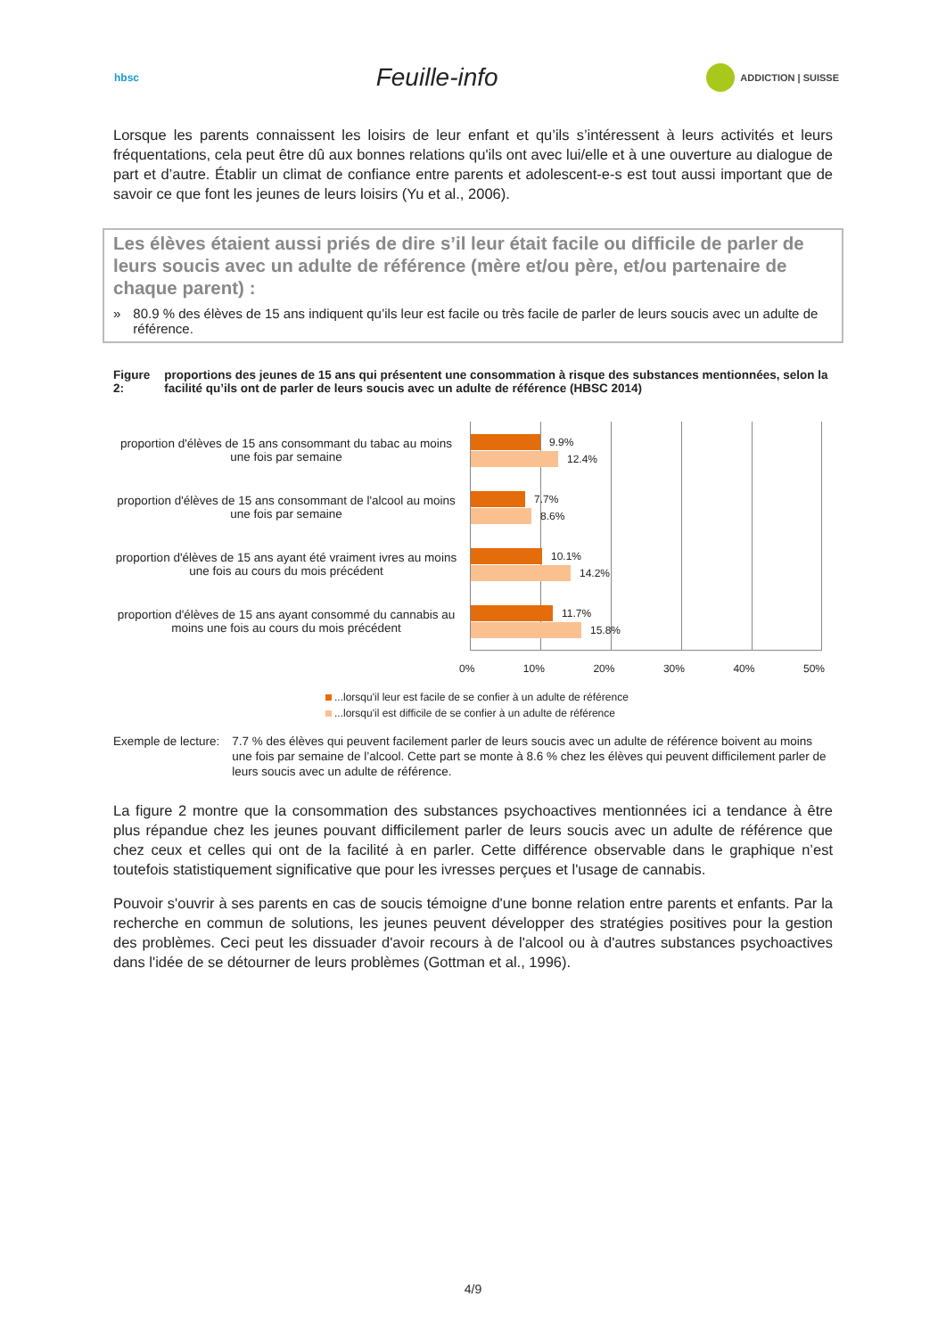hbsc
Feuille-info
ADDICTION | SUISSE
Lorsque les parents connaissent les loisirs de leur enfant et qu’ils s’intéressent à leurs activités et leurs fréquentations, cela peut être dû aux bonnes relations qu'ils ont avec lui/elle et à une ouverture au dialogue de part et d’autre. Établir un climat de confiance entre parents et adolescent-e-s est tout aussi important que de savoir ce que font les jeunes de leurs loisirs (Yu et al., 2006).
Les élèves étaient aussi priés de dire s’il leur était facile ou difficile de parler de leurs soucis avec un adulte de référence (mère et/ou père, et/ou partenaire de chaque parent) :
» 80.9 % des élèves de 15 ans indiquent qu’ils leur est facile ou très facile de parler de leurs soucis avec un adulte de référence.
Figure 2: proportions des jeunes de 15 ans qui présentent une consommation à risque des substances mentionnées, selon la facilité qu’ils ont de parler de leurs soucis avec un adulte de référence (HBSC 2014)
proportion d'élèves de 15 ans consommant du tabac au moins une fois par semaine
proportion d'élèves de 15 ans consommant de l'alcool au moins une fois par semaine
proportion d'élèves de 15 ans ayant été vraiment ivres au moins une fois au cours du mois précédent
proportion d'élèves de 15 ans ayant consommé du cannabis au moins une fois au cours du mois précédent
9.9%
12.4%
7.7%
8.6%
10.1%
14.2%
11.7%
15.8%
0% 10% 20% 30% 40% 50%
...lorsqu'il leur est facile de se confier à un adulte de référence
...lorsqu'il est difficile de se confier à un adulte de référence
Exemple de lecture: 7.7 % des élèves qui peuvent facilement parler de leurs soucis avec un adulte de référence boivent au moins une fois par semaine de l’alcool. Cette part se monte à 8.6 % chez les élèves qui peuvent difficilement parler de leurs soucis avec un adulte de référence.
La figure 2 montre que la consommation des substances psychoactives mentionnées ici a tendance à être plus répandue chez les jeunes pouvant difficilement parler de leurs soucis avec un adulte de référence que chez ceux et celles qui ont de la facilité à en parler. Cette différence observable dans le graphique n’est toutefois statistiquement significative que pour les ivresses perçues et l'usage de cannabis.
Pouvoir s'ouvrir à ses parents en cas de soucis témoigne d'une bonne relation entre parents et enfants. Par la recherche en commun de solutions, les jeunes peuvent développer des stratégies positives pour la gestion des problèmes. Ceci peut les dissuader d'avoir recours à de l'alcool ou à d'autres substances psychoactives dans l'idée de se détourner de leurs problèmes (Gottman et al., 1996).
4/9